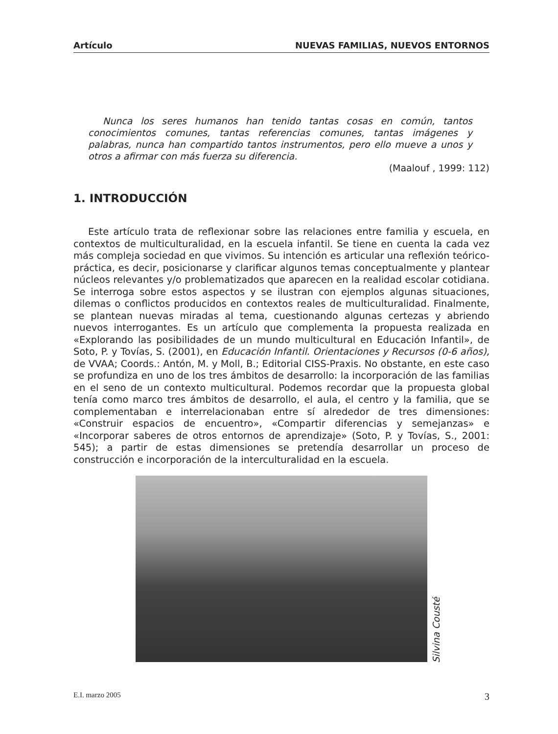Artículo NUEVAS FAMILIAS, NUEVOS ENTORNOS
Nunca los seres humanos han tenido tantas cosas en común, tantos conocimientos comunes, tantas referencias comunes, tantas imágenes y palabras, nunca han compartido tantos instrumentos, pero ello mueve a unos y otros a afirmar con más fuerza su diferencia.
(Maalouf , 1999: 112)
1. INTRODUCCIÓN
Este artículo trata de reflexionar sobre las relaciones entre familia y escuela, en contextos de multiculturalidad, en la escuela infantil. Se tiene en cuenta la cada vez más compleja sociedad en que vivimos. Su intención es articular una reflexión teórico-práctica, es decir, posicionarse y clarificar algunos temas conceptualmente y plantear núcleos relevantes y/o problematizados que aparecen en la realidad escolar cotidiana. Se interroga sobre estos aspectos y se ilustran con ejemplos algunas situaciones, dilemas o conflictos producidos en contextos reales de multiculturalidad. Finalmente, se plantean nuevas miradas al tema, cuestionando algunas certezas y abriendo nuevos interrogantes. Es un artículo que complementa la propuesta realizada en «Explorando las posibilidades de un mundo multicultural en Educación Infantil», de Soto, P. y Tovías, S. (2001), en Educación Infantil. Orientaciones y Recursos (0-6 años), de VVAA; Coords.: Antón, M. y Moll, B.; Editorial CISS-Praxis. No obstante, en este caso se profundiza en uno de los tres ámbitos de desarrollo: la incorporación de las familias en el seno de un contexto multicultural. Podemos recordar que la propuesta global tenía como marco tres ámbitos de desarrollo, el aula, el centro y la familia, que se complementaban e interrelacionaban entre sí alrededor de tres dimensiones: «Construir espacios de encuentro», «Compartir diferencias y semejanzas» e «Incorporar saberes de otros entornos de aprendizaje» (Soto, P. y Tovías, S., 2001: 545); a partir de estas dimensiones se pretendía desarrollar un proceso de construcción e incorporación de la interculturalidad en la escuela.
Silvina Cousté
E.I. marzo 2005 3